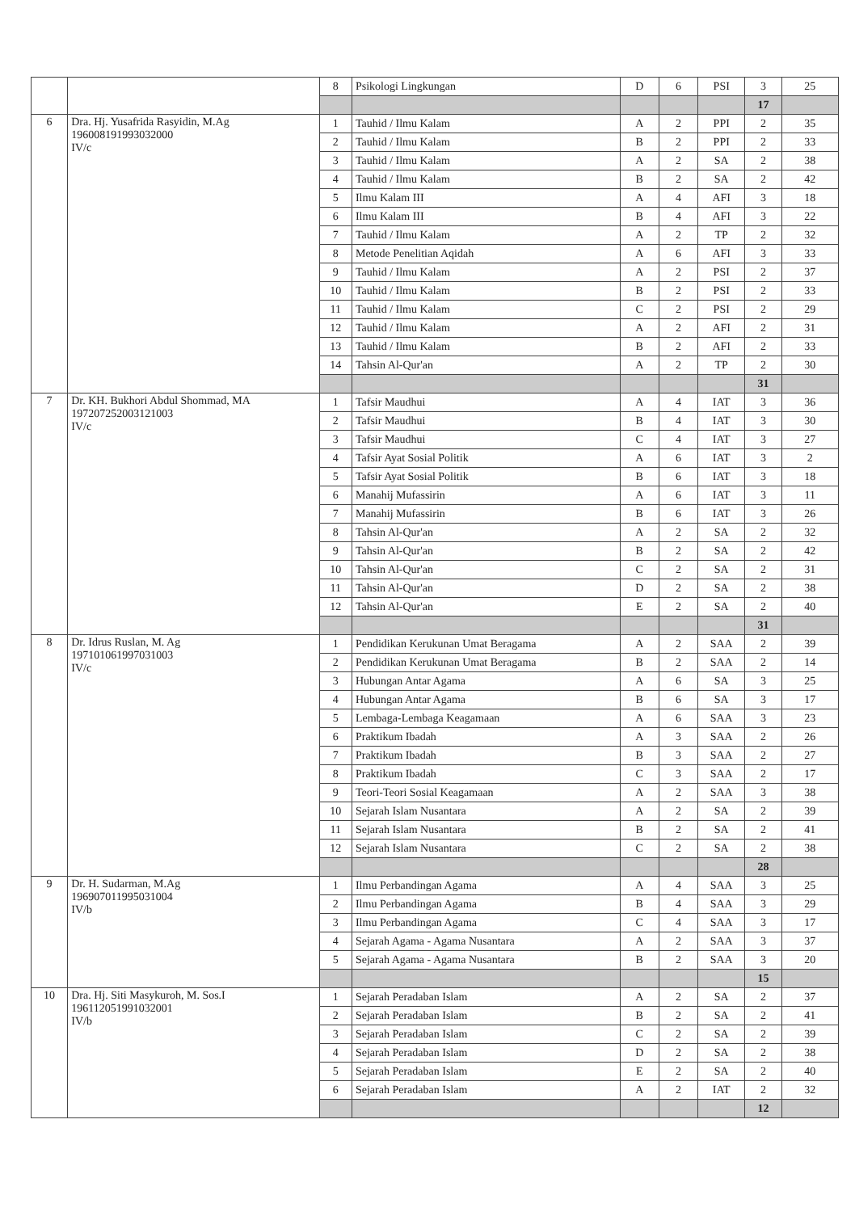| | | 8 | Psikologi Lingkungan | D | 6 | PSI | 3 | 25 |
| | | | | | | | 17 | |
| 6 | Dra. Hj. Yusafrida Rasyidin, M.Ag 196008191993032000 IV/c | 1 | Tauhid / Ilmu Kalam | A | 2 | PPI | 2 | 35 |
| | | 2 | Tauhid / Ilmu Kalam | B | 2 | PPI | 2 | 33 |
| | | 3 | Tauhid / Ilmu Kalam | A | 2 | SA | 2 | 38 |
| | | 4 | Tauhid / Ilmu Kalam | B | 2 | SA | 2 | 42 |
| | | 5 | Ilmu Kalam III | A | 4 | AFI | 3 | 18 |
| | | 6 | Ilmu Kalam III | B | 4 | AFI | 3 | 22 |
| | | 7 | Tauhid / Ilmu Kalam | A | 2 | TP | 2 | 32 |
| | | 8 | Metode Penelitian Aqidah | A | 6 | AFI | 3 | 33 |
| | | 9 | Tauhid / Ilmu Kalam | A | 2 | PSI | 2 | 37 |
| | | 10 | Tauhid / Ilmu Kalam | B | 2 | PSI | 2 | 33 |
| | | 11 | Tauhid / Ilmu Kalam | C | 2 | PSI | 2 | 29 |
| | | 12 | Tauhid / Ilmu Kalam | A | 2 | AFI | 2 | 31 |
| | | 13 | Tauhid / Ilmu Kalam | B | 2 | AFI | 2 | 33 |
| | | 14 | Tahsin Al-Qur'an | A | 2 | TP | 2 | 30 |
| | | | | | | | 31 | |
| 7 | Dr. KH. Bukhori Abdul Shommad, MA 197207252003121003 IV/c | 1 | Tafsir Maudhui | A | 4 | IAT | 3 | 36 |
| | | 2 | Tafsir Maudhui | B | 4 | IAT | 3 | 30 |
| | | 3 | Tafsir Maudhui | C | 4 | IAT | 3 | 27 |
| | | 4 | Tafsir Ayat Sosial Politik | A | 6 | IAT | 3 | 2 |
| | | 5 | Tafsir Ayat Sosial Politik | B | 6 | IAT | 3 | 18 |
| | | 6 | Manahij Mufassirin | A | 6 | IAT | 3 | 11 |
| | | 7 | Manahij Mufassirin | B | 6 | IAT | 3 | 26 |
| | | 8 | Tahsin Al-Qur'an | A | 2 | SA | 2 | 32 |
| | | 9 | Tahsin Al-Qur'an | B | 2 | SA | 2 | 42 |
| | | 10 | Tahsin Al-Qur'an | C | 2 | SA | 2 | 31 |
| | | 11 | Tahsin Al-Qur'an | D | 2 | SA | 2 | 38 |
| | | 12 | Tahsin Al-Qur'an | E | 2 | SA | 2 | 40 |
| | | | | | | | 31 | |
| 8 | Dr. Idrus Ruslan, M. Ag 197101061997031003 IV/c | 1 | Pendidikan Kerukunan Umat Beragama | A | 2 | SAA | 2 | 39 |
| | | 2 | Pendidikan Kerukunan Umat Beragama | B | 2 | SAA | 2 | 14 |
| | | 3 | Hubungan Antar Agama | A | 6 | SA | 3 | 25 |
| | | 4 | Hubungan Antar Agama | B | 6 | SA | 3 | 17 |
| | | 5 | Lembaga-Lembaga Keagamaan | A | 6 | SAA | 3 | 23 |
| | | 6 | Praktikum Ibadah | A | 3 | SAA | 2 | 26 |
| | | 7 | Praktikum Ibadah | B | 3 | SAA | 2 | 27 |
| | | 8 | Praktikum Ibadah | C | 3 | SAA | 2 | 17 |
| | | 9 | Teori-Teori Sosial Keagamaan | A | 2 | SAA | 3 | 38 |
| | | 10 | Sejarah Islam Nusantara | A | 2 | SA | 2 | 39 |
| | | 11 | Sejarah Islam Nusantara | B | 2 | SA | 2 | 41 |
| | | 12 | Sejarah Islam Nusantara | C | 2 | SA | 2 | 38 |
| | | | | | | | 28 | |
| 9 | Dr. H. Sudarman, M.Ag 196907011995031004 IV/b | 1 | Ilmu Perbandingan Agama | A | 4 | SAA | 3 | 25 |
| | | 2 | Ilmu Perbandingan Agama | B | 4 | SAA | 3 | 29 |
| | | 3 | Ilmu Perbandingan Agama | C | 4 | SAA | 3 | 17 |
| | | 4 | Sejarah Agama - Agama Nusantara | A | 2 | SAA | 3 | 37 |
| | | 5 | Sejarah Agama - Agama Nusantara | B | 2 | SAA | 3 | 20 |
| | | | | | | | 15 | |
| 10 | Dra. Hj. Siti Masykuroh, M. Sos.I 196112051991032001 IV/b | 1 | Sejarah Peradaban Islam | A | 2 | SA | 2 | 37 |
| | | 2 | Sejarah Peradaban Islam | B | 2 | SA | 2 | 41 |
| | | 3 | Sejarah Peradaban Islam | C | 2 | SA | 2 | 39 |
| | | 4 | Sejarah Peradaban Islam | D | 2 | SA | 2 | 38 |
| | | 5 | Sejarah Peradaban Islam | E | 2 | SA | 2 | 40 |
| | | 6 | Sejarah Peradaban Islam | A | 2 | IAT | 2 | 32 |
| | | | | | | | 12 | |